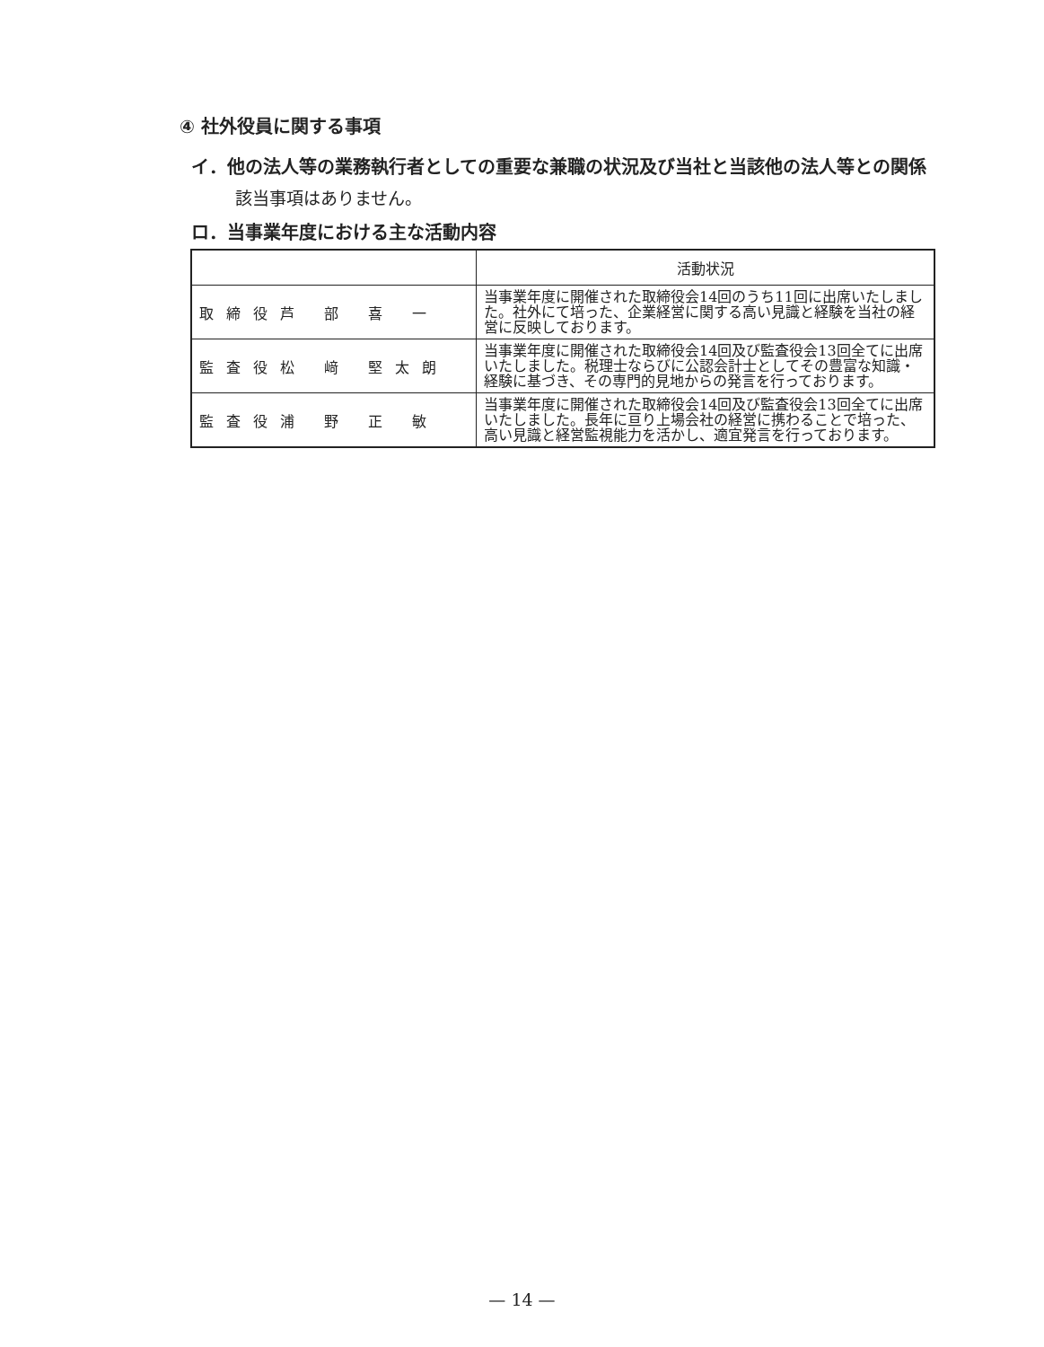④ 社外役員に関する事項
イ．他の法人等の業務執行者としての重要な兼職の状況及び当社と当該他の法人等との関係
該当事項はありません。
ロ．当事業年度における主な活動内容
| | 活動状況 |
| --- | --- |
| 取締役芦 部 喜 一 | 当事業年度に開催された取締役会14回のうち11回に出席いたしました。社外にて培った、企業経営に関する高い見識と経験を当社の経営に反映しております。 |
| 監査役松 﨑 堅太朗 | 当事業年度に開催された取締役会14回及び監査役会13回全てに出席いたしました。税理士ならびに公認会計士としてその豊富な知識・経験に基づき、その専門的見地からの発言を行っております。 |
| 監査役浦 野 正 敏 | 当事業年度に開催された取締役会14回及び監査役会13回全てに出席いたしました。長年に亘り上場会社の経営に携わることで培った、高い見識と経営監視能力を活かし、適宜発言を行っております。 |
— 14 —